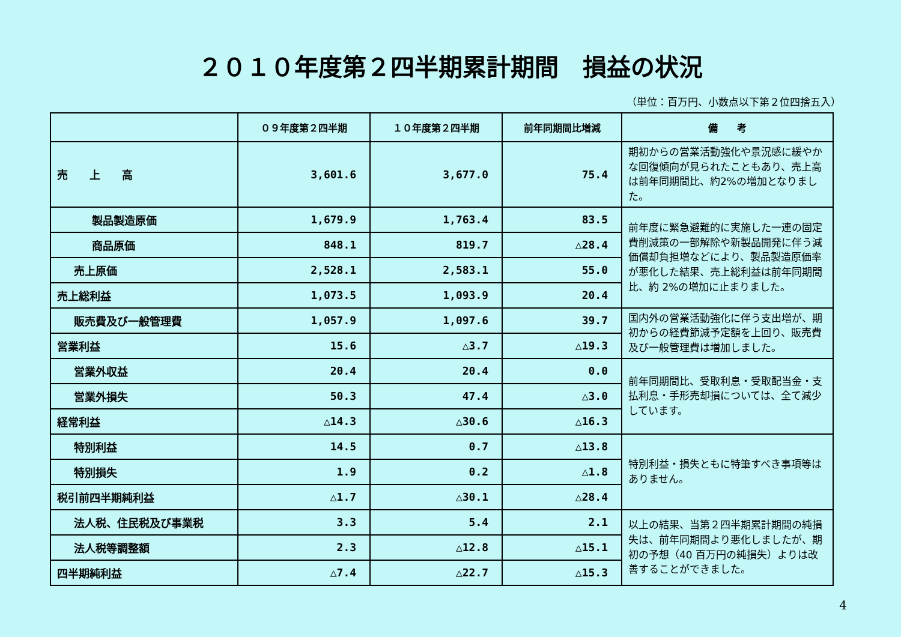２０１０年度第２四半期累計期間　損益の状況
（単位：百万円、小数点以下第２位四捨五入）
| | ０９年度第２四半期 | １０年度第２四半期 | 前年同期間比増減 | 備 考 |
| --- | --- | --- | --- | --- |
| 売 上 高 | 3,601.6 | 3,677.0 | 75.4 | 期初からの営業活動強化や景況感に緩やかな回復傾向が見られたこともあり、売上高は前年同期間比、約2%の増加となりました。 |
| 製品製造原価 | 1,679.9 | 1,763.4 | 83.5 | 前年度に緊急避難的に実施した一連の固定費削減策の一部解除や新製品開発に伴う減価償却負担増などにより、製品製造原価率が悪化した結果、売上総利益は前年同期間比、約 2%の増加に止まりました。 |
| 商品原価 | 848.1 | 819.7 | △28.4 | |
| 売上原価 | 2,528.1 | 2,583.1 | 55.0 | |
| 売上総利益 | 1,073.5 | 1,093.9 | 20.4 | |
| 販売費及び一般管理費 | 1,057.9 | 1,097.6 | 39.7 | 国内外の営業活動強化に伴う支出増が、期初からの経費節減予定額を上回り、販売費及び一般管理費は増加しました。 |
| 営業利益 | 15.6 | △3.7 | △19.3 | |
| 営業外収益 | 20.4 | 20.4 | 0.0 | 前年同期間比、受取利息・受取配当金・支払利息・手形売却損については、全て減少しています。 |
| 営業外損失 | 50.3 | 47.4 | △3.0 | |
| 経常利益 | △14.3 | △30.6 | △16.3 | |
| 特別利益 | 14.5 | 0.7 | △13.8 | 特別利益・損失ともに特筆すべき事項等はありません。 |
| 特別損失 | 1.9 | 0.2 | △1.8 | |
| 税引前四半期純利益 | △1.7 | △30.1 | △28.4 | |
| 法人税、住民税及び事業税 | 3.3 | 5.4 | 2.1 | 以上の結果、当第２四半期累計期間の純損失は、前年同期間より悪化しましたが、期初の予想（40 百万円の純損失）よりは改善することができました。 |
| 法人税等調整額 | 2.3 | △12.8 | △15.1 | |
| 四半期純利益 | △7.4 | △22.7 | △15.3 | |
4